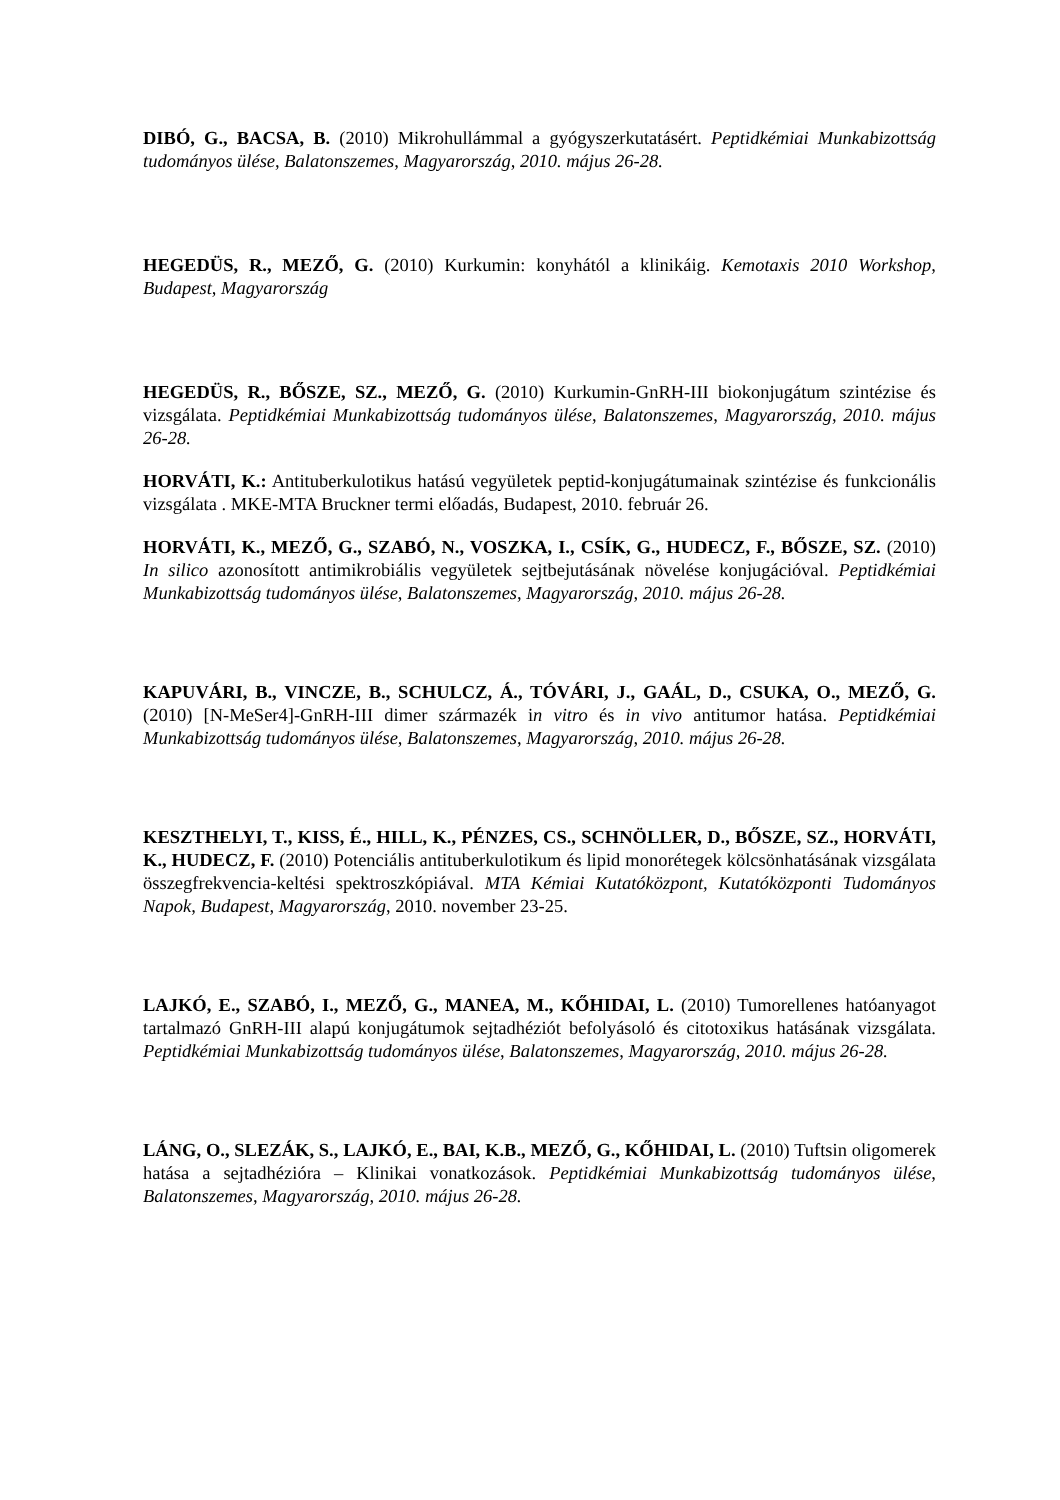DIBÓ, G., BACSA, B. (2010) Mikrohullámmal a gyógyszerkutatásért. Peptidkémiai Munkabizottság tudományos ülése, Balatonszemes, Magyarország, 2010. május 26-28.
HEGEDÜS, R., MEZŐ, G. (2010) Kurkumin: konyhától a klinikáig. Kemotaxis 2010 Workshop, Budapest, Magyarország
HEGEDÜS, R., BŐSZE, SZ., MEZŐ, G. (2010) Kurkumin-GnRH-III biokonjugátum szintézise és vizsgálata. Peptidkémiai Munkabizottság tudományos ülése, Balatonszemes, Magyarország, 2010. május 26-28.
HORVÁTI, K.: Antituberkulotikus hatású vegyületek peptid-konjugátumainak szintézise és funkcionális vizsgálata . MKE-MTA Bruckner termi előadás, Budapest, 2010. február 26.
HORVÁTI, K., MEZŐ, G., SZABÓ, N., VOSZKA, I., CSÍK, G., HUDECZ, F., BŐSZE, SZ. (2010) In silico azonosított antimikrobiális vegyületek sejtbejutásának növelése konjugációval. Peptidkémiai Munkabizottság tudományos ülése, Balatonszemes, Magyarország, 2010. május 26-28.
KAPUVÁRI, B., VINCZE, B., SCHULCZ, Á., TÓVÁRI, J., GAÁL, D., CSUKA, O., MEZŐ, G. (2010) [N-MeSer4]-GnRH-III dimer származék in vitro és in vivo antitumor hatása. Peptidkémiai Munkabizottság tudományos ülése, Balatonszemes, Magyarország, 2010. május 26-28.
KESZTHELYI, T., KISS, É., HILL, K., PÉNZES, CS., SCHNÖLLER, D., BŐSZE, SZ., HORVÁTI, K., HUDECZ, F. (2010) Potenciális antituberkulotikum és lipid monorétegek kölcsönhatásának vizsgálata összegfrekvencia-keltési spektroszkópiával. MTA Kémiai Kutatóközpont, Kutatóközponti Tudományos Napok, Budapest, Magyarország, 2010. november 23-25.
LAJKÓ, E., SZABÓ, I., MEZŐ, G., MANEA, M., KŐHIDAI, L. (2010) Tumorellenes hatóanyagot tartalmazó GnRH-III alapú konjugátumok sejtadhéziót befolyásoló és citotoxikus hatásának vizsgálata. Peptidkémiai Munkabizottság tudományos ülése, Balatonszemes, Magyarország, 2010. május 26-28.
LÁNG, O., SLEZÁK, S., LAJKÓ, E., BAI, K.B., MEZŐ, G., KŐHIDAI, L. (2010) Tuftsin oligomerek hatása a sejtadhézióra – Klinikai vonatkozások. Peptidkémiai Munkabizottság tudományos ülése, Balatonszemes, Magyarország, 2010. május 26-28.